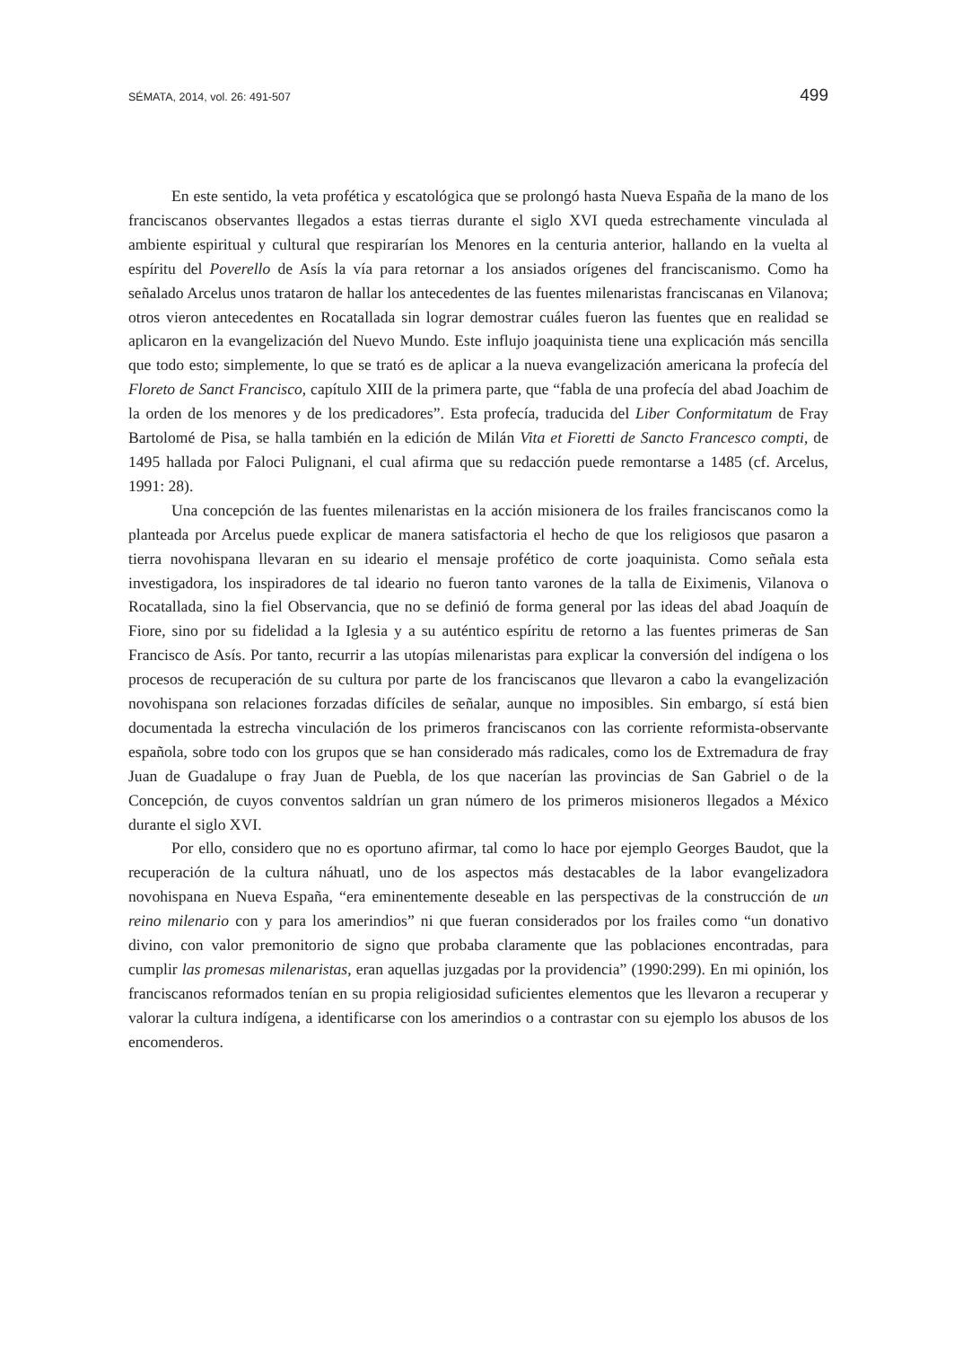SÉMATA, 2014, vol. 26: 491-507 499
En este sentido, la veta profética y escatológica que se prolongó hasta Nueva España de la mano de los franciscanos observantes llegados a estas tierras durante el siglo XVI queda estrechamente vinculada al ambiente espiritual y cultural que respirarían los Menores en la centuria anterior, hallando en la vuelta al espíritu del Poverello de Asís la vía para retornar a los ansiados orígenes del franciscanismo. Como ha señalado Arcelus unos trataron de hallar los antecedentes de las fuentes milenaristas franciscanas en Vilanova; otros vieron antecedentes en Rocatallada sin lograr demostrar cuáles fueron las fuentes que en realidad se aplicaron en la evangelización del Nuevo Mundo. Este influjo joaquinista tiene una explicación más sencilla que todo esto; simplemente, lo que se trató es de aplicar a la nueva evangelización americana la profecía del Floreto de Sanct Francisco, capítulo XIII de la primera parte, que “fabla de una profecía del abad Joachim de la orden de los menores y de los predicadores”. Esta profecía, traducida del Liber Conformitatum de Fray Bartolomé de Pisa, se halla también en la edición de Milán Vita et Fioretti de Sancto Francesco compti, de 1495 hallada por Faloci Pulignani, el cual afirma que su redacción puede remontarse a 1485 (cf. Arcelus, 1991: 28).
Una concepción de las fuentes milenaristas en la acción misionera de los frailes franciscanos como la planteada por Arcelus puede explicar de manera satisfactoria el hecho de que los religiosos que pasaron a tierra novohispana llevaran en su ideario el mensaje profético de corte joaquinista. Como señala esta investigadora, los inspiradores de tal ideario no fueron tanto varones de la talla de Eiximenis, Vilanova o Rocatallada, sino la fiel Observancia, que no se definió de forma general por las ideas del abad Joaquín de Fiore, sino por su fidelidad a la Iglesia y a su auténtico espíritu de retorno a las fuentes primeras de San Francisco de Asís. Por tanto, recurrir a las utopías milenaristas para explicar la conversión del indígena o los procesos de recuperación de su cultura por parte de los franciscanos que llevaron a cabo la evangelización novohispana son relaciones forzadas difíciles de señalar, aunque no imposibles. Sin embargo, sí está bien documentada la estrecha vinculación de los primeros franciscanos con las corriente reformista-observante española, sobre todo con los grupos que se han considerado más radicales, como los de Extremadura de fray Juan de Guadalupe o fray Juan de Puebla, de los que nacerían las provincias de San Gabriel o de la Concepción, de cuyos conventos saldrían un gran número de los primeros misioneros llegados a México durante el siglo XVI.
Por ello, considero que no es oportuno afirmar, tal como lo hace por ejemplo Georges Baudot, que la recuperación de la cultura náhuatl, uno de los aspectos más destacables de la labor evangelizadora novohispana en Nueva España, “era eminentemente deseable en las perspectivas de la construcción de un reino milenario con y para los amerindios” ni que fueran considerados por los frailes como “un donativo divino, con valor premonitorio de signo que probaba claramente que las poblaciones encontradas, para cumplir las promesas milenaristas, eran aquellas juzgadas por la providencia” (1990:299). En mi opinión, los franciscanos reformados tenían en su propia religiosidad suficientes elementos que les llevaron a recuperar y valorar la cultura indígena, a identificarse con los amerindios o a contrastar con su ejemplo los abusos de los encomenderos.